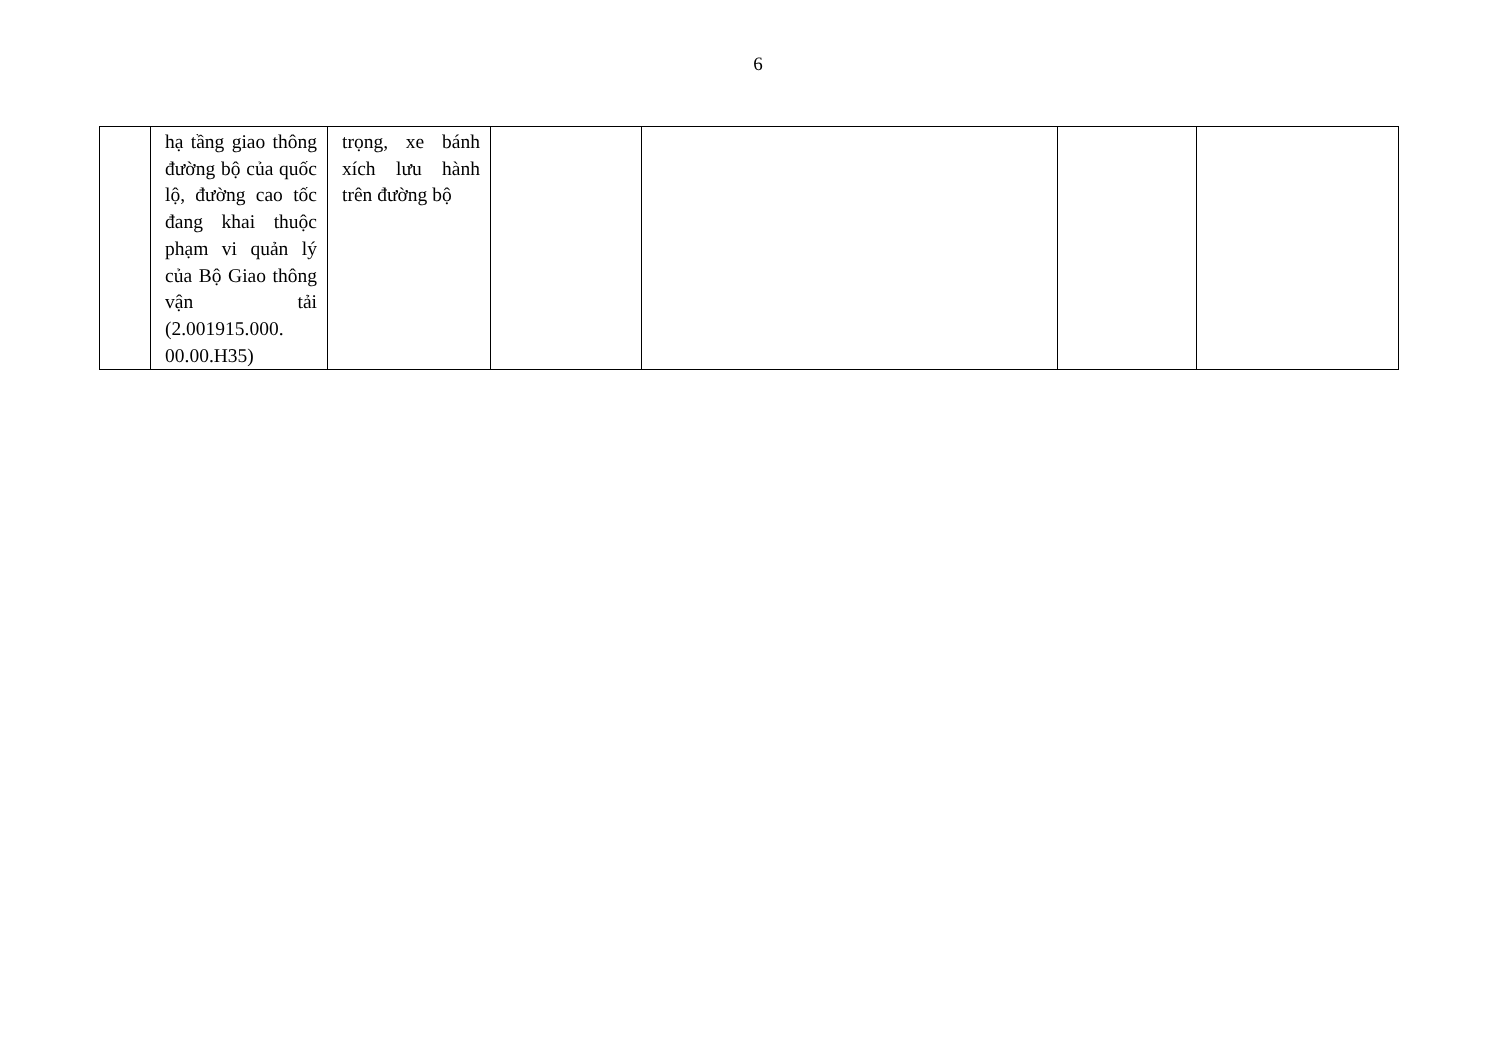6
| | hạ tầng giao thông đường bộ của quốc lộ, đường cao tốc đang khai thuộc phạm vi quản lý của Bộ Giao thông vận tải (2.001915.000. 00.00.H35) | trọng, xe bánh xích lưu hành trên đường bộ | | | | |